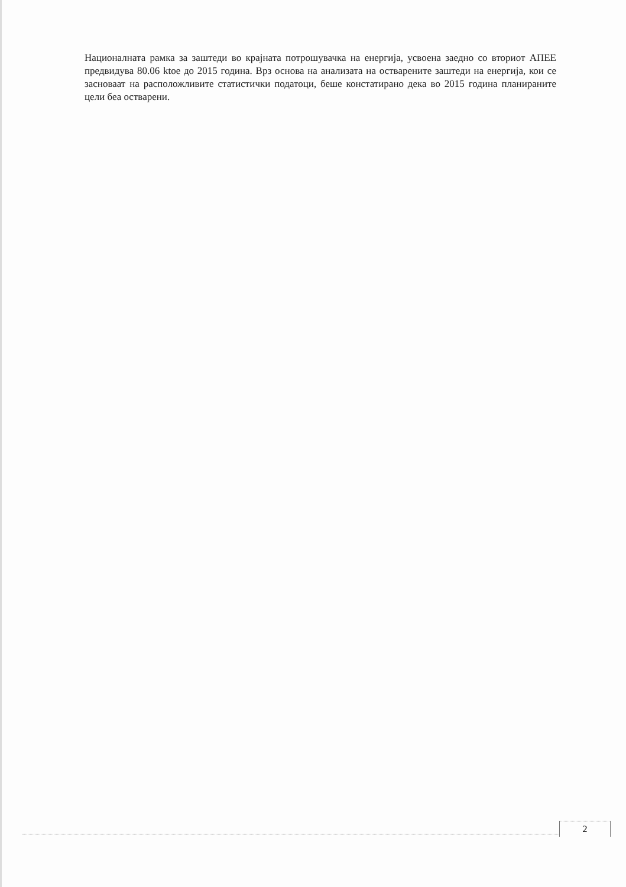Националната рамка за заштеди во крајната потрошувачка на енергија, усвоена заедно со вториот АПЕЕ предвидува 80.06 ktoe до 2015 година. Врз основа на анализата на остварените заштеди на енергија, кои се засноваат на расположливите статистички податоци, беше констатирано дека во 2015 година планираните цели беа остварени.
2